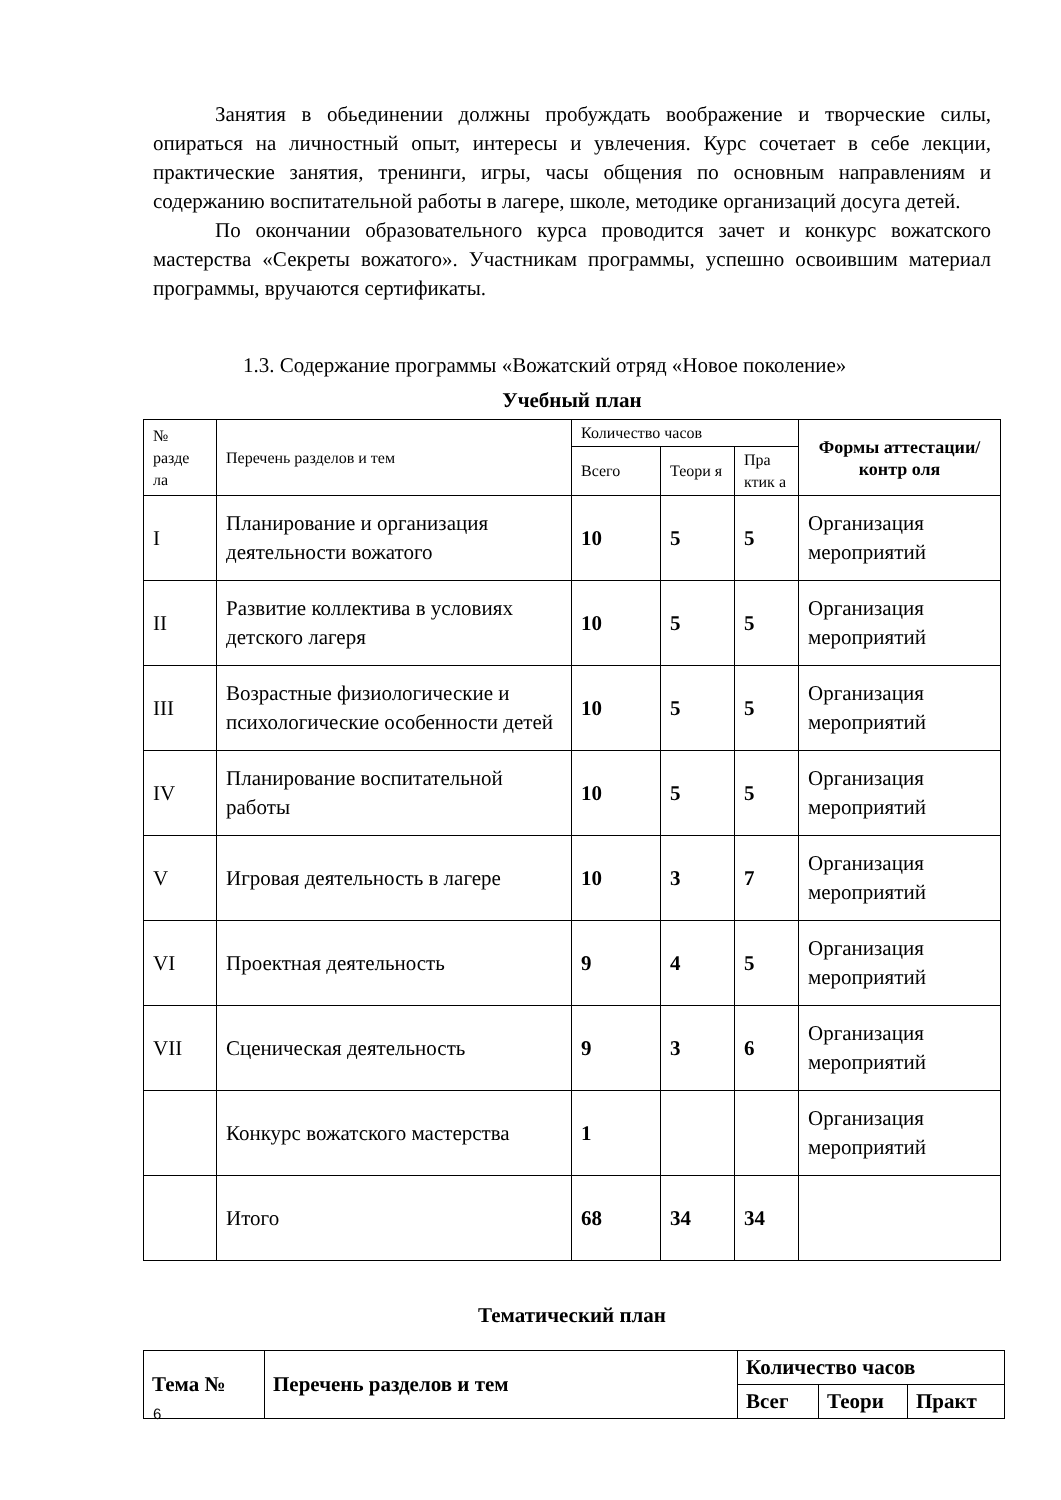Занятия в обьединении должны пробуждать воображение и творческие силы, опираться на личностный опыт, интересы и увлечения. Курс сочетает в себе лекции, практические занятия, тренинги, игры, часы общения по основным направлениям и содержанию воспитательной работы в лагере, школе, методике организаций досуга детей.
По окончании образовательного курса проводится зачет и конкурс вожатского мастерства «Секреты вожатого». Участникам программы, успешно освоившим материал программы, вручаются сертификаты.
1.3. Содержание программы «Вожатский отряд «Новое поколение»
Учебный план
| № разде ла | Перечень разделов и тем | Количество часов | | | Формы аттестации/контр оля |
| | | Всего | Теори я | Пра ктик а | |
| I | Планирование и организация деятельности вожатого | 10 | 5 | 5 | Организация мероприятий |
| II | Развитие коллектива в условиях детского лагеря | 10 | 5 | 5 | Организация мероприятий |
| III | Возрастные физиологические и психологические особенности детей | 10 | 5 | 5 | Организация мероприятий |
| IV | Планирование воспитательной работы | 10 | 5 | 5 | Организация мероприятий |
| V | Игровая деятельность в лагере | 10 | 3 | 7 | Организация мероприятий |
| VI | Проектная деятельность | 9 | 4 | 5 | Организация мероприятий |
| VII | Сценическая деятельность | 9 | 3 | 6 | Организация мероприятий |
| | Конкурс вожатского мастерства | 1 | | | Организация мероприятий |
| | Итого | 68 | 34 | 34 | |
Тематический план
| Тема № | Перечень разделов и тем | Количество часов | | |
| | | Всег | Теори | Практ |
6